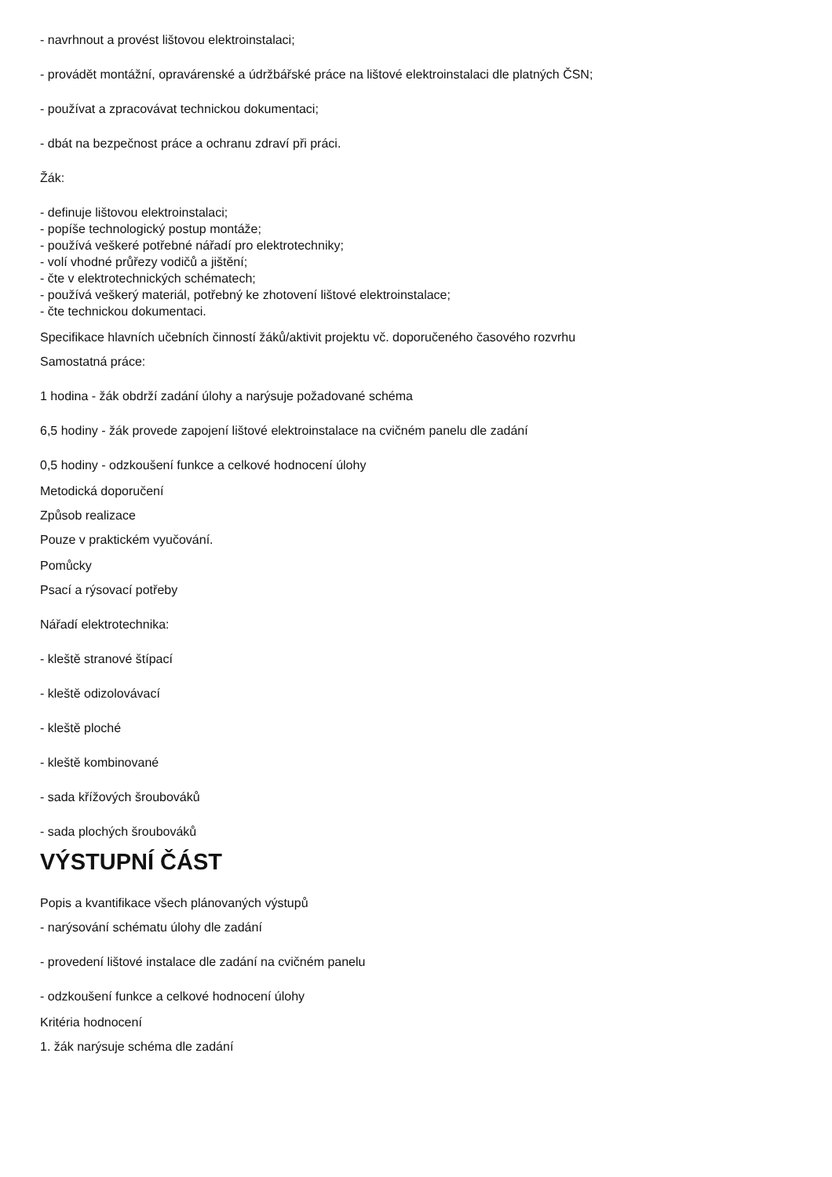- navrhnout a provést lištovou elektroinstalaci;
- provádět montážní, opravárenské a údržbářské práce na lištové elektroinstalaci dle platných ČSN;
- používat a zpracovávat technickou dokumentaci;
- dbát na bezpečnost práce a ochranu zdraví při práci.
Žák:
- definuje lištovou elektroinstalaci;
- popíše technologický postup montáže;
- používá veškeré potřebné nářadí pro elektrotechniky;
- volí vhodné průřezy vodičů a jištění;
- čte v elektrotechnických schématech;
- používá veškerý materiál, potřebný ke zhotovení lištové elektroinstalace;
- čte technickou dokumentaci.
Specifikace hlavních učebních činností žáků/aktivit projektu vč. doporučeného časového rozvrhu
Samostatná práce:
1 hodina - žák obdrží zadání úlohy a narýsuje požadované schéma
6,5 hodiny - žák provede zapojení lištové elektroinstalace na cvičném panelu dle zadání
0,5 hodiny - odzkoušení funkce a celkové hodnocení úlohy
Metodická doporučení
Způsob realizace
Pouze v praktickém vyučování.
Pomůcky
Psací a rýsovací potřeby
Nářadí elektrotechnika:
- kleště stranové štípací
- kleště odizolovávací
- kleště ploché
- kleště kombinované
- sada křížových šroubováků
- sada plochých šroubováků
VÝSTUPNÍ ČÁST
Popis a kvantifikace všech plánovaných výstupů
- narýsování schématu úlohy dle zadání
- provedení lištové instalace dle zadání na cvičném panelu
- odzkoušení funkce a celkové hodnocení úlohy
Kritéria hodnocení
1. žák narýsuje schéma dle zadání